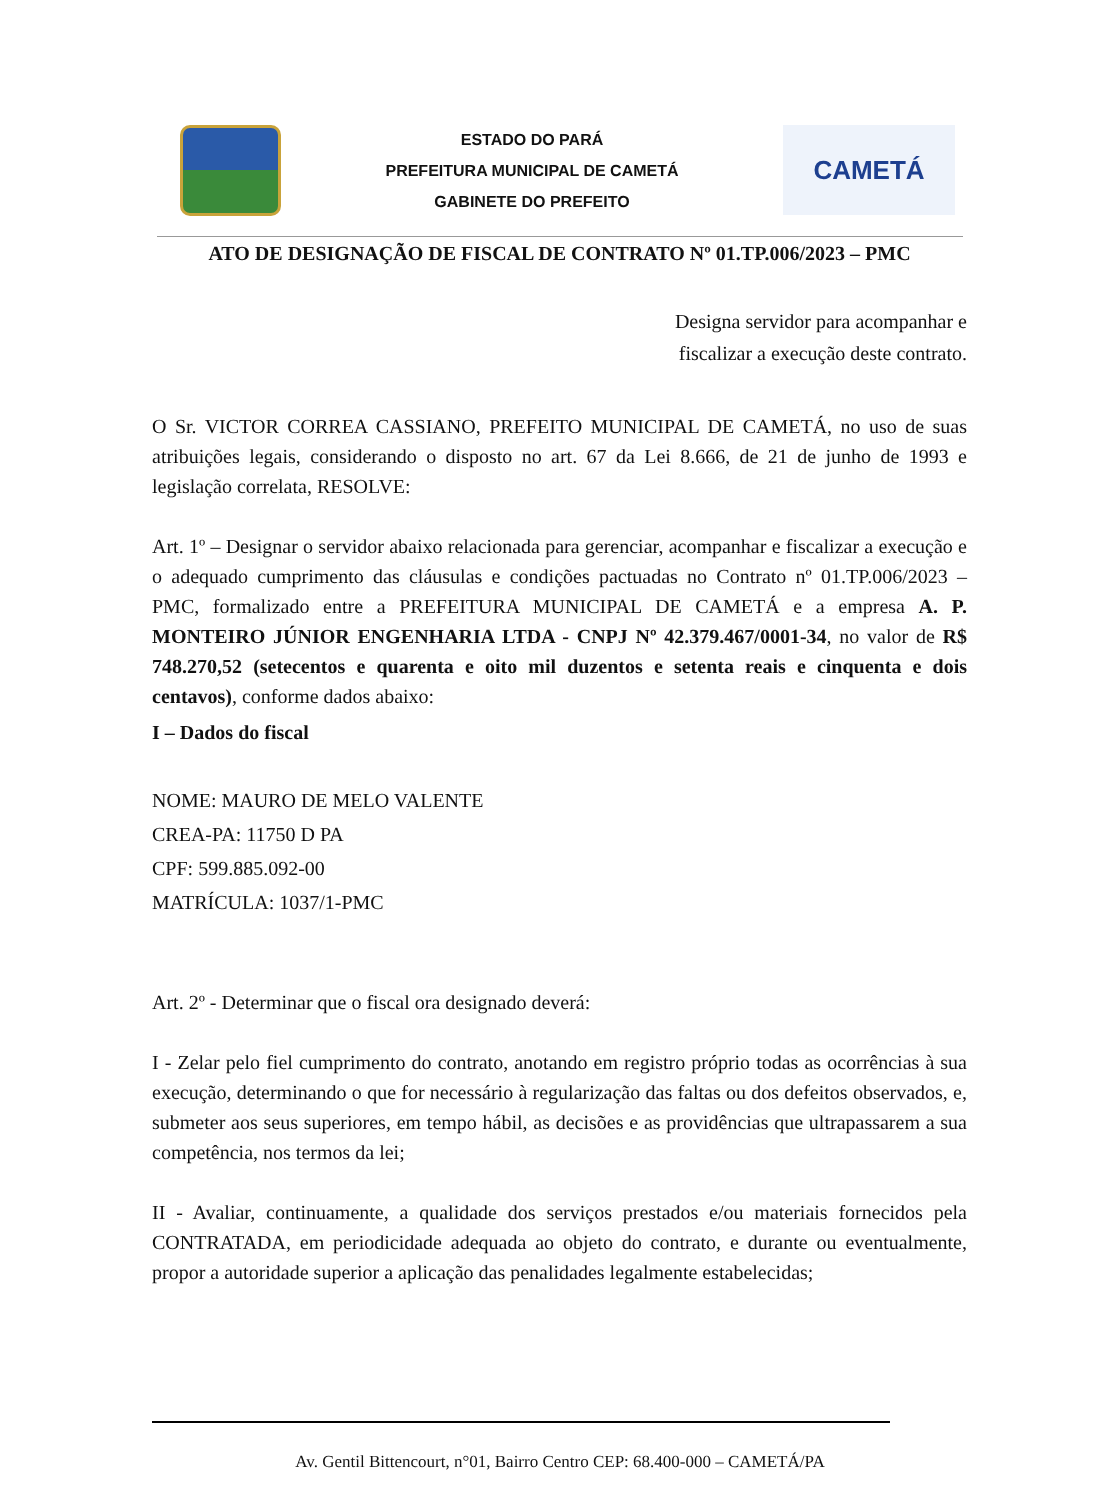ESTADO DO PARÁ
PREFEITURA MUNICIPAL DE CAMETÁ
GABINETE DO PREFEITO
CAMETÁ
ATO DE DESIGNAÇÃO DE FISCAL DE CONTRATO Nº 01.TP.006/2023 – PMC
Designa servidor para acompanhar e
fiscalizar a execução deste contrato.
O Sr. VICTOR CORREA CASSIANO, PREFEITO MUNICIPAL DE CAMETÁ, no uso de suas atribuições legais, considerando o disposto no art. 67 da Lei 8.666, de 21 de junho de 1993 e legislação correlata, RESOLVE:
Art. 1º – Designar o servidor abaixo relacionada para gerenciar, acompanhar e fiscalizar a execução e o adequado cumprimento das cláusulas e condições pactuadas no Contrato nº 01.TP.006/2023 – PMC, formalizado entre a PREFEITURA MUNICIPAL DE CAMETÁ e a empresa A. P. MONTEIRO JÚNIOR ENGENHARIA LTDA - CNPJ Nº 42.379.467/0001-34, no valor de R$ 748.270,52 (setecentos e quarenta e oito mil duzentos e setenta reais e cinquenta e dois centavos), conforme dados abaixo:
I – Dados do fiscal
NOME: MAURO DE MELO VALENTE
CREA-PA: 11750 D PA
CPF: 599.885.092-00
MATRÍCULA: 1037/1-PMC
Art. 2º - Determinar que o fiscal ora designado deverá:
I - Zelar pelo fiel cumprimento do contrato, anotando em registro próprio todas as ocorrências à sua execução, determinando o que for necessário à regularização das faltas ou dos defeitos observados, e, submeter aos seus superiores, em tempo hábil, as decisões e as providências que ultrapassarem a sua competência, nos termos da lei;
II - Avaliar, continuamente, a qualidade dos serviços prestados e/ou materiais fornecidos pela CONTRATADA, em periodicidade adequada ao objeto do contrato, e durante ou eventualmente, propor a autoridade superior a aplicação das penalidades legalmente estabelecidas;
Av. Gentil Bittencourt, n°01, Bairro Centro CEP: 68.400-000 – CAMETÁ/PA